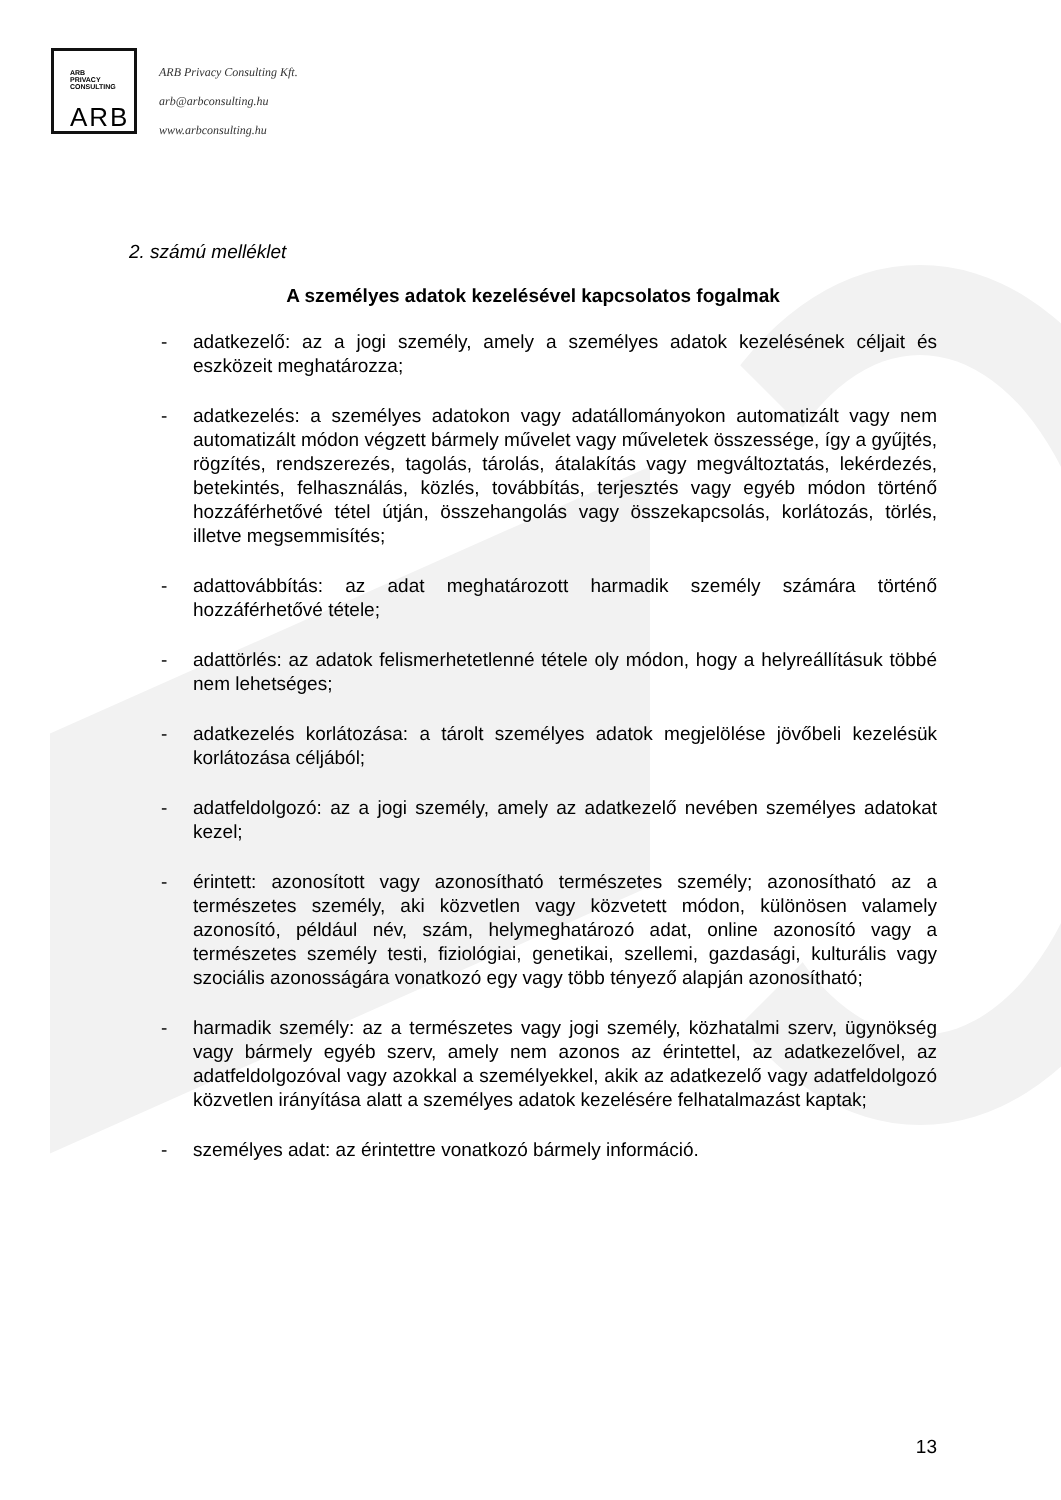ARB
PRIVACY
CONSULTING
ARB
ARB Privacy Consulting Kft.
arb@arbconsulting.hu
www.arbconsulting.hu
2. számú melléklet
A személyes adatok kezelésével kapcsolatos fogalmak
- adatkezelő: az a jogi személy, amely a személyes adatok kezelésének céljait és eszközeit meghatározza;
- adatkezelés: a személyes adatokon vagy adatállományokon automatizált vagy nem automatizált módon végzett bármely művelet vagy műveletek összessége, így a gyűjtés, rögzítés, rendszerezés, tagolás, tárolás, átalakítás vagy megváltoztatás, lekérdezés, betekintés, felhasználás, közlés, továbbítás, terjesztés vagy egyéb módon történő hozzáférhetővé tétel útján, összehangolás vagy összekapcsolás, korlátozás, törlés, illetve megsemmisítés;
- adattovábbítás: az adat meghatározott harmadik személy számára történő hozzáférhetővé tétele;
- adattörlés: az adatok felismerhetetlenné tétele oly módon, hogy a helyreállításuk többé nem lehetséges;
- adatkezelés korlátozása: a tárolt személyes adatok megjelölése jövőbeli kezelésük korlátozása céljából;
- adatfeldolgozó: az a jogi személy, amely az adatkezelő nevében személyes adatokat kezel;
- érintett: azonosított vagy azonosítható természetes személy; azonosítható az a természetes személy, aki közvetlen vagy közvetett módon, különösen valamely azonosító, például név, szám, helymeghatározó adat, online azonosító vagy a természetes személy testi, fiziológiai, genetikai, szellemi, gazdasági, kulturális vagy szociális azonosságára vonatkozó egy vagy több tényező alapján azonosítható;
- harmadik személy: az a természetes vagy jogi személy, közhatalmi szerv, ügynökség vagy bármely egyéb szerv, amely nem azonos az érintettel, az adatkezelővel, az adatfeldolgozóval vagy azokkal a személyekkel, akik az adatkezelő vagy adatfeldolgozó közvetlen irányítása alatt a személyes adatok kezelésére felhatalmazást kaptak;
- személyes adat: az érintettre vonatkozó bármely információ.
13